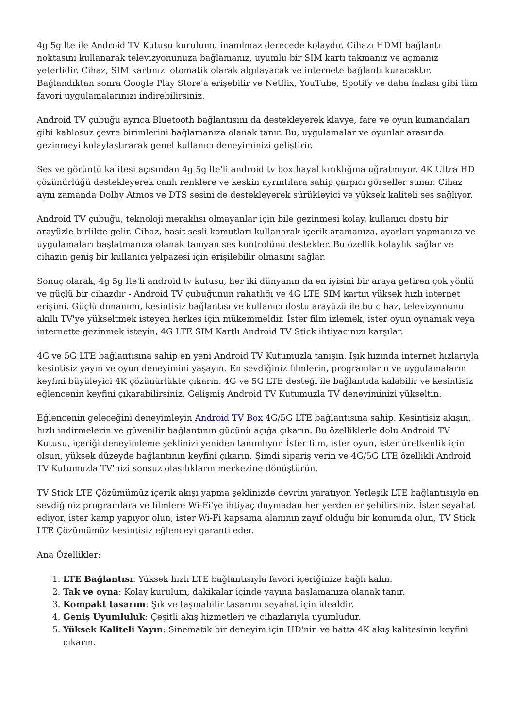4g 5g lte ile Android TV Kutusu kurulumu inanılmaz derecede kolaydır. Cihazı HDMI bağlantı noktasını kullanarak televizyonunuza bağlamanız, uyumlu bir SIM kartı takmanız ve açmanız yeterlidir. Cihaz, SIM kartınızı otomatik olarak algılayacak ve internete bağlantı kuracaktır. Bağlandıktan sonra Google Play Store'a erişebilir ve Netflix, YouTube, Spotify ve daha fazlası gibi tüm favori uygulamalarınızı indirebilirsiniz.
Android TV çubuğu ayrıca Bluetooth bağlantısını da destekleyerek klavye, fare ve oyun kumandaları gibi kablosuz çevre birimlerini bağlamanıza olanak tanır. Bu, uygulamalar ve oyunlar arasında gezinmeyi kolaylaştırarak genel kullanıcı deneyiminizi geliştirir.
Ses ve görüntü kalitesi açısından 4g 5g lte'li android tv box hayal kırıklığına uğratmıyor. 4K Ultra HD çözünürlüğü destekleyerek canlı renklere ve keskin ayrıntılara sahip çarpıcı görseller sunar. Cihaz aynı zamanda Dolby Atmos ve DTS sesini de destekleyerek sürükleyici ve yüksek kaliteli ses sağlıyor.
Android TV çubuğu, teknoloji meraklısı olmayanlar için bile gezinmesi kolay, kullanıcı dostu bir arayüzle birlikte gelir. Cihaz, basit sesli komutları kullanarak içerik aramanıza, ayarları yapmanıza ve uygulamaları başlatmanıza olanak tanıyan ses kontrolünü destekler. Bu özellik kolaylık sağlar ve cihazın geniş bir kullanıcı yelpazesi için erişilebilir olmasını sağlar.
Sonuç olarak, 4g 5g lte'li android tv kutusu, her iki dünyanın da en iyisini bir araya getiren çok yönlü ve güçlü bir cihazdır - Android TV çubuğunun rahatlığı ve 4G LTE SIM kartın yüksek hızlı internet erişimi. Güçlü donanımı, kesintisiz bağlantısı ve kullanıcı dostu arayüzü ile bu cihaz, televizyonunu akıllı TV'ye yükseltmek isteyen herkes için mükemmeldir. İster film izlemek, ister oyun oynamak veya internette gezinmek isteyin, 4G LTE SIM Kartlı Android TV Stick ihtiyacınızı karşılar.
4G ve 5G LTE bağlantısına sahip en yeni Android TV Kutumuzla tanışın. Işık hızında internet hızlarıyla kesintisiz yayın ve oyun deneyimini yaşayın. En sevdiğiniz filmlerin, programların ve uygulamaların keyfini büyüleyici 4K çözünürlükte çıkarın. 4G ve 5G LTE desteği ile bağlantıda kalabilir ve kesintisiz eğlencenin keyfini çıkarabilirsiniz. Gelişmiş Android TV Kutumuzla TV deneyiminizi yükseltin.
Eğlencenin geleceğini deneyimleyin Android TV Box 4G/5G LTE bağlantısına sahip. Kesintisiz akışın, hızlı indirmelerin ve güvenilir bağlantının gücünü açığa çıkarın. Bu özelliklerle dolu Android TV Kutusu, içeriği deneyimleme şeklinizi yeniden tanımlıyor. İster film, ister oyun, ister üretkenlik için olsun, yüksek düzeyde bağlantının keyfini çıkarın. Şimdi sipariş verin ve 4G/5G LTE özellikli Android TV Kutumuzla TV'nizi sonsuz olasılıkların merkezine dönüştürün.
TV Stick LTE Çözümümüz içerik akışı yapma şeklinizde devrim yaratıyor. Yerleşik LTE bağlantısıyla en sevdiğiniz programlara ve filmlere Wi-Fi'ye ihtiyaç duymadan her yerden erişebilirsiniz. İster seyahat ediyor, ister kamp yapıyor olun, ister Wi-Fi kapsama alanının zayıf olduğu bir konumda olun, TV Stick LTE Çözümümüz kesintisiz eğlenceyi garanti eder.
Ana Özellikler:
1. LTE Bağlantısı: Yüksek hızlı LTE bağlantısıyla favori içeriğinize bağlı kalın.
2. Tak ve oyna: Kolay kurulum, dakikalar içinde yayına başlamanıza olanak tanır.
3. Kompakt tasarım: Şık ve taşınabilir tasarımı seyahat için idealdir.
4. Geniş Uyumluluk: Çeşitli akış hizmetleri ve cihazlarıyla uyumludur.
5. Yüksek Kaliteli Yayın: Sinematik bir deneyim için HD'nin ve hatta 4K akış kalitesinin keyfini çıkarın.